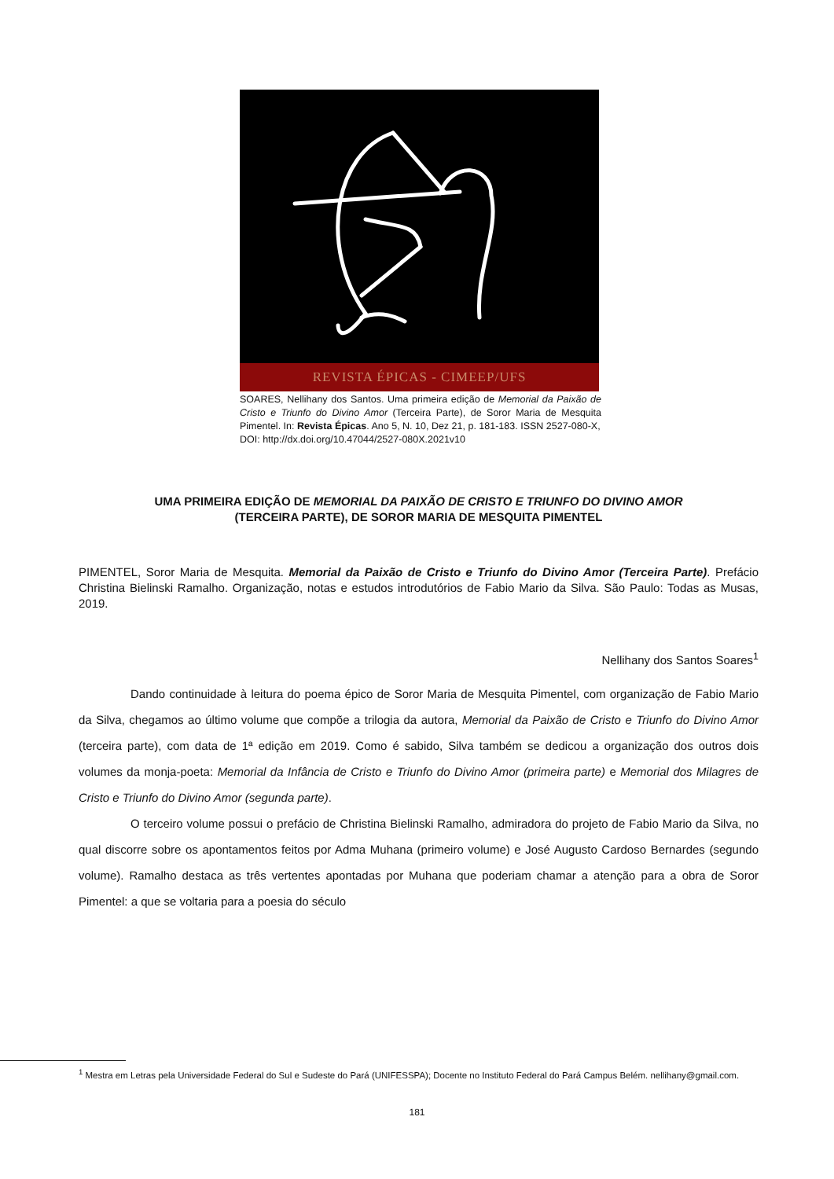REVISTA ÉPICAS - CIMEEP/UFS
SOARES, Nellihany dos Santos. Uma primeira edição de Memorial da Paixão de Cristo e Triunfo do Divino Amor (Terceira Parte), de Soror Maria de Mesquita Pimentel. In: Revista Épicas. Ano 5, N. 10, Dez 21, p. 181-183. ISSN 2527-080-X,
DOI: http://dx.doi.org/10.47044/2527-080X.2021v10
UMA PRIMEIRA EDIÇÃO DE MEMORIAL DA PAIXÃO DE CRISTO E TRIUNFO DO DIVINO AMOR
(TERCEIRA PARTE), DE SOROR MARIA DE MESQUITA PIMENTEL
PIMENTEL, Soror Maria de Mesquita. Memorial da Paixão de Cristo e Triunfo do Divino Amor (Terceira Parte). Prefácio Christina Bielinski Ramalho. Organização, notas e estudos introdutórios de Fabio Mario da Silva. São Paulo: Todas as Musas, 2019.
Nellihany dos Santos Soares<sup>1</sup>
Dando continuidade à leitura do poema épico de Soror Maria de Mesquita Pimentel, com organização de Fabio Mario da Silva, chegamos ao último volume que compõe a trilogia da autora, Memorial da Paixão de Cristo e Triunfo do Divino Amor (terceira parte), com data de 1ª edição em 2019. Como é sabido, Silva também se dedicou a organização dos outros dois volumes da monja-poeta: Memorial da Infância de Cristo e Triunfo do Divino Amor (primeira parte) e Memorial dos Milagres de Cristo e Triunfo do Divino Amor (segunda parte).
O terceiro volume possui o prefácio de Christina Bielinski Ramalho, admiradora do projeto de Fabio Mario da Silva, no qual discorre sobre os apontamentos feitos por Adma Muhana (primeiro volume) e José Augusto Cardoso Bernardes (segundo volume). Ramalho destaca as três vertentes apontadas por Muhana que poderiam chamar a atenção para a obra de Soror Pimentel: a que se voltaria para a poesia do século
<sup>1</sup> Mestra em Letras pela Universidade Federal do Sul e Sudeste do Pará (UNIFESSPA); Docente no Instituto Federal do Pará Campus Belém. nellihany@gmail.com.
181